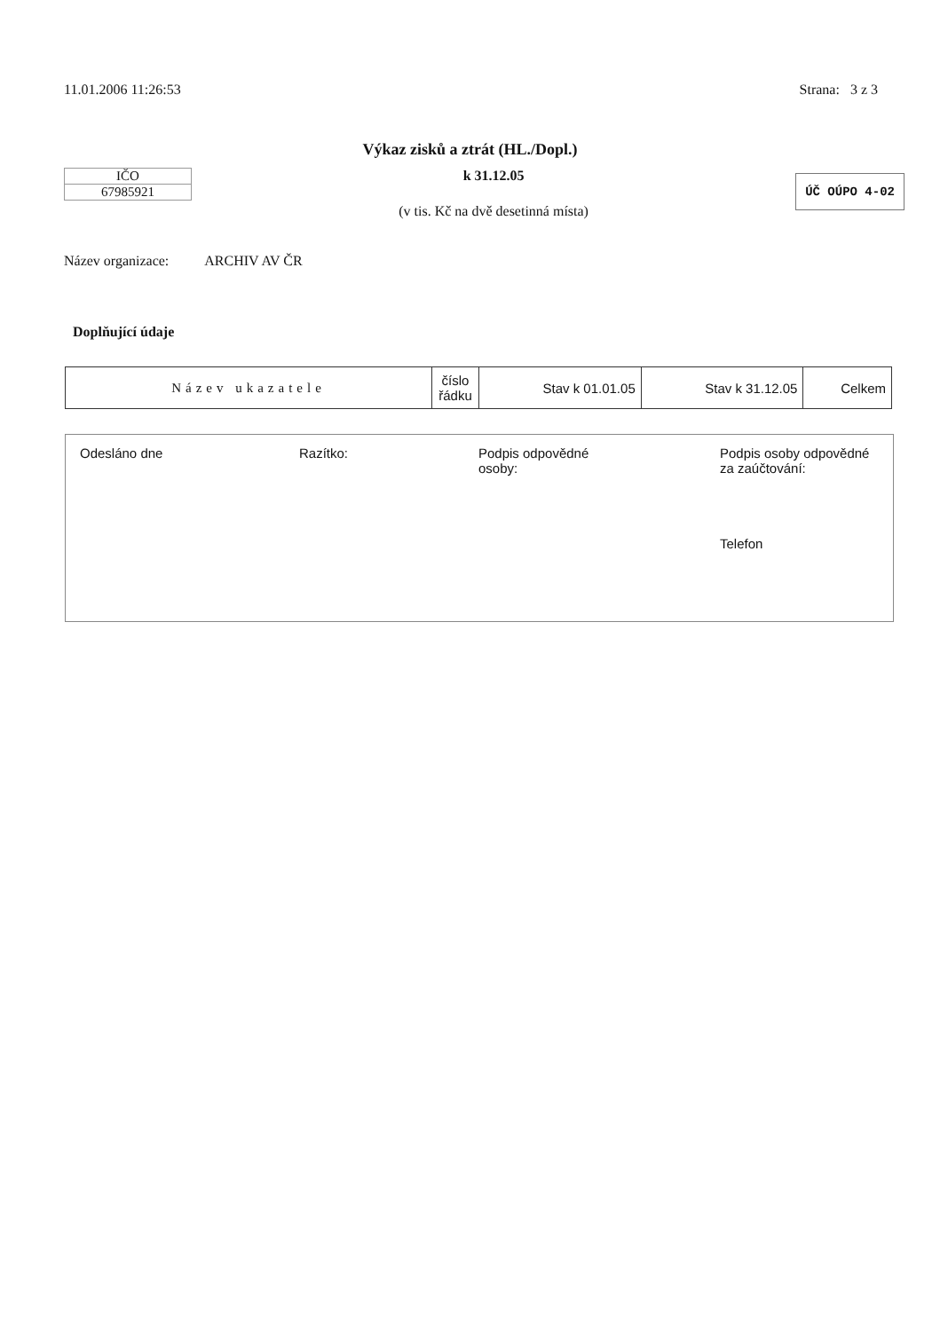11.01.2006 11:26:53 Strana: 3 z 3
Výkaz zisků a ztrát (HL./Dopl.)
IČO
67985921
k 31.12.05
(v tis. Kč na dvě desetinná místa)
ÚČ OÚPO 4-02
Název organizace: ARCHIV AV ČR
Doplňující údaje
| Název ukazatele | číslo řádku | Stav k 01.01.05 | Stav k 31.12.05 | Celkem |
Odesláno dne Razítko: Podpis odpovědné
osoby:
Podpis osoby odpovědné
za zaúčtování:
Telefon